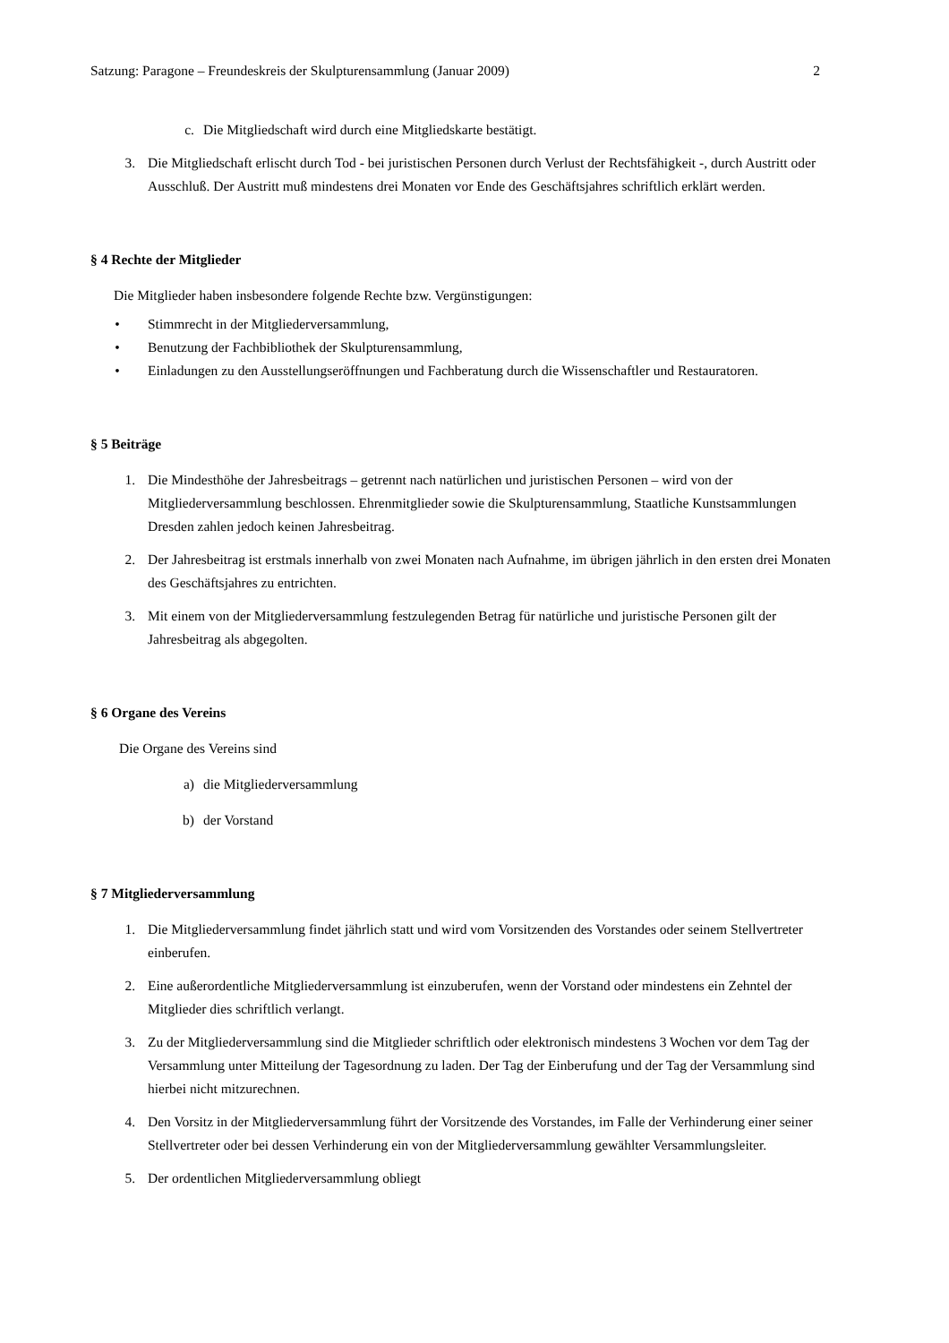Satzung: Paragone – Freundeskreis der Skulpturensammlung (Januar 2009) 2
c. Die Mitgliedschaft wird durch eine Mitgliedskarte bestätigt.
3. Die Mitgliedschaft erlischt durch Tod - bei juristischen Personen durch Verlust der Rechtsfähigkeit -, durch Austritt oder Ausschluß. Der Austritt muß mindestens drei Monaten vor Ende des Geschäftsjahres schriftlich erklärt werden.
§ 4 Rechte der Mitglieder
Die Mitglieder haben insbesondere folgende Rechte bzw. Vergünstigungen:
• Stimmrecht in der Mitgliederversammlung,
• Benutzung der Fachbibliothek der Skulpturensammlung,
• Einladungen zu den Ausstellungseröffnungen und Fachberatung durch die Wissenschaftler und Restauratoren.
§ 5 Beiträge
1. Die Mindesthöhe der Jahresbeitrags – getrennt nach natürlichen und juristischen Personen – wird von der Mitgliederversammlung beschlossen. Ehrenmitglieder sowie die Skulpturensammlung, Staatliche Kunstsammlungen Dresden zahlen jedoch keinen Jahresbeitrag.
2. Der Jahresbeitrag ist erstmals innerhalb von zwei Monaten nach Aufnahme, im übrigen jährlich in den ersten drei Monaten des Geschäftsjahres zu entrichten.
3. Mit einem von der Mitgliederversammlung festzulegenden Betrag für natürliche und juristische Personen gilt der Jahresbeitrag als abgegolten.
§ 6 Organe des Vereins
Die Organe des Vereins sind
a) die Mitgliederversammlung
b) der Vorstand
§ 7 Mitgliederversammlung
1. Die Mitgliederversammlung findet jährlich statt und wird vom Vorsitzenden des Vorstandes oder seinem Stellvertreter einberufen.
2. Eine außerordentliche Mitgliederversammlung ist einzuberufen, wenn der Vorstand oder mindestens ein Zehntel der Mitglieder dies schriftlich verlangt.
3. Zu der Mitgliederversammlung sind die Mitglieder schriftlich oder elektronisch mindestens 3 Wochen vor dem Tag der Versammlung unter Mitteilung der Tagesordnung zu laden. Der Tag der Einberufung und der Tag der Versammlung sind hierbei nicht mitzurechnen.
4. Den Vorsitz in der Mitgliederversammlung führt der Vorsitzende des Vorstandes, im Falle der Verhinderung einer seiner Stellvertreter oder bei dessen Verhinderung ein von der Mitgliederversammlung gewählter Versammlungsleiter.
5. Der ordentlichen Mitgliederversammlung obliegt